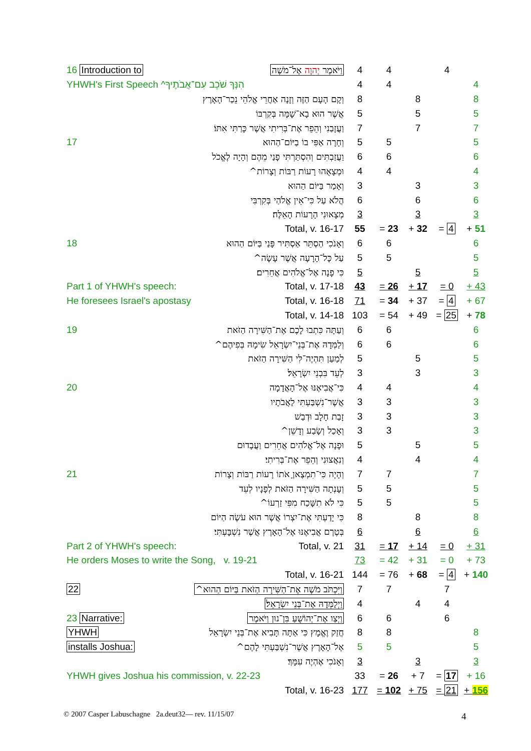| 16 Introduction to | וַיֹּאמֶר יְהוָה אֶל־מֹשֶׁה | 4 | 4 | | 4 | |
| YHWH's First Speech ^הִנְּךָ שֹׁכֵב עִם־אֲבֹתֶיךָ | | 4 | 4 | | | 4 |
| וְקָם הָעָם הַזֶּה וְזָנָה אַחֲרֵי אֱלֹהֵי נֵכַר־הָאָרֶץ | | 8 | | 8 | | 8 |
| אֲשֶׁר הוּא בָא־שָׁמָּה בְּקִרְבּוֹ | | 5 | | 5 | | 5 |
| וַעֲזָבַנִי וְהֵפֵר אֶת־בְּרִיתִי אֲשֶׁר כָּרַתִּי אִתּוֹ׃ | | 7 | | 7 | | 7 |
| 17 | וְחָרָה אַפִּי בוֹ בַיּוֹם־הַהוּא | 5 | 5 | | | 5 |
| וַעֲזַבְתִּים וְהִסְתַּרְתִּי פָנַי מֵהֶם וְהָיָה לֶאֱכֹל | | 6 | 6 | | | 6 |
| וּמְצָאֻהוּ רָעוֹת רַבּוֹת וְצָרוֹת^ | | 4 | 4 | | | 4 |
| וְאָמַר בַּיּוֹם הַהוּא | | 3 | | 3 | | 3 |
| הֲלֹא עַל כִּי־אֵין אֱלֹהַי בְּקִרְבִּי | | 6 | | 6 | | 6 |
| מְצָאוּנִי הָרָעוֹת הָאֵלֶּה׃ | | 3 | | 3 | | 3 |
| Total, v. 16-17 | | 55 | = 23 | + 32 | = 4 | + 51 |
| 18 | וְאָנֹכִי הַסְתֵּר אַסְתִּיר פָּנַי בַּיּוֹם הַהוּא | 6 | 6 | | | 6 |
| עַל כָּל־הָרָעָה אֲשֶׁר עָשָׂה^ | | 5 | 5 | | | 5 |
| כִּי פָנָה אֶל־אֱלֹהִים אֲחֵרִים׃ | | 5 | | 5 | | 5 |
| Part 1 of YHWH's speech: | Total, v. 17-18 | 43 | = 26 | + 17 | = 0 | + 43 |
| He foresees Israel's apostasy | Total, v. 16-18 | 71 | = 34 | + 37 | = 4 | + 67 |
| Total, v. 14-18 | | 103 | = 54 | + 49 | = 25 | + 78 |
| 19 | וְעַתָּה כִּתְבוּ לָכֶם אֶת־הַשִּׁירָה הַזֹּאת | 6 | 6 | | | 6 |
| וְלַמְּדָהּ אֶת־בְּנֵי־יִשְׂרָאֵל שִׂימָהּ בְּפִיהֶם^ | | 6 | 6 | | | 6 |
| לְמַעַן תִּהְיֶה־לִּי הַשִּׁירָה הַזֹּאת | | 5 | | 5 | | 5 |
| לְעֵד בִּבְנֵי יִשְׂרָאֵל׃ | | 3 | | 3 | | 3 |
| 20 | כִּי־אֲבִיאֶנּוּ אֶל־הָאֲדָמָה | 4 | 4 | | | 4 |
| אֲשֶׁר־נִשְׁבַּעְתִּי לַאֲבֹתָיו | | 3 | 3 | | | 3 |
| זָבַת חָלָב וּדְבַשׁ | | 3 | 3 | | | 3 |
| וְאָכַל וְשָׂבַע וְדָשֵׁן^ | | 3 | 3 | | | 3 |
| וּפָנָה אֶל־אֱלֹהִים אֲחֵרִים וַעֲבָדוּם | | 5 | | 5 | | 5 |
| וְנִאֲצוּנִי וְהֵפֵר אֶת־בְּרִיתִי׃ | | 4 | | 4 | | 4 |
| 21 | וְהָיָה כִּי־תִמְצֶאןָ אֹתוֹ רָעוֹת רַבּוֹת וְצָרוֹת | 7 | 7 | | | 7 |
| וְעָנְתָה הַשִּׁירָה הַזֹּאת לְפָנָיו לְעֵד | | 5 | 5 | | | 5 |
| כִּי לֹא תִשָּׁכַח מִפִּי זַרְעוֹ^ | | 5 | 5 | | | 5 |
| כִּי יָדַעְתִּי אֶת־יִצְרוֹ אֲשֶׁר הוּא עֹשֶׂה הַיּוֹם | | 8 | | 8 | | 8 |
| בְּטֶרֶם אֲבִיאֶנּוּ אֶל־הָאָרֶץ אֲשֶׁר נִשְׁבָּעְתִּי׃ | | 6 | | 6 | | 6 |
| Part 2 of YHWH's speech: | Total, v. 21 | 31 | = 17 | + 14 | = 0 | + 31 |
| He orders Moses to write the Song, v. 19-21 | | 73 | = 42 | + 31 | = 0 | + 73 |
| Total, v. 16-21 | | 144 | = 76 | + 68 | = 4 | + 140 |
| 22 | וַיִּכְתֹּב מֹשֶׁה אֶת־הַשִּׁירָה הַזֹּאת בַּיּוֹם הַהוּא^ | 7 | 7 | | 7 | |
| וַיְלַמְּדָהּ אֶת־בְּנֵי יִשְׂרָאֵל׃ | | 4 | | 4 | 4 | |
| 23 Narrative: | וַיְצַו אֶת־יְהוֹשֻׁעַ בִּן־נוּן וַיֹּאמֶר | 6 | 6 | | 6 | |
| YHWH | חֲזַק וֶאֱמָץ כִּי אַתָּה תָּבִיא אֶת־בְּנֵי יִשְׂרָאֵל | 8 | 8 | | | 8 |
| installs Joshua: | אֶל־הָאָרֶץ אֲשֶׁר־נִשְׁבַּעְתִּי לָהֶם^ | 5 | 5 | | | 5 |
| וְאָנֹכִי אֶהְיֶה עִמָּךְ׃ | | 3 | | 3 | | 3 |
| YHWH gives Joshua his commission, v. 22-23 | | 33 | = 26 | + 7 | = 17 | + 16 |
| Total, v. 16-23 | | 177 | = 102 | + 75 | = 21 | + 156 |
© 2007 Casper Labuschagne 2a.deut32— rev. 11/15/07
4